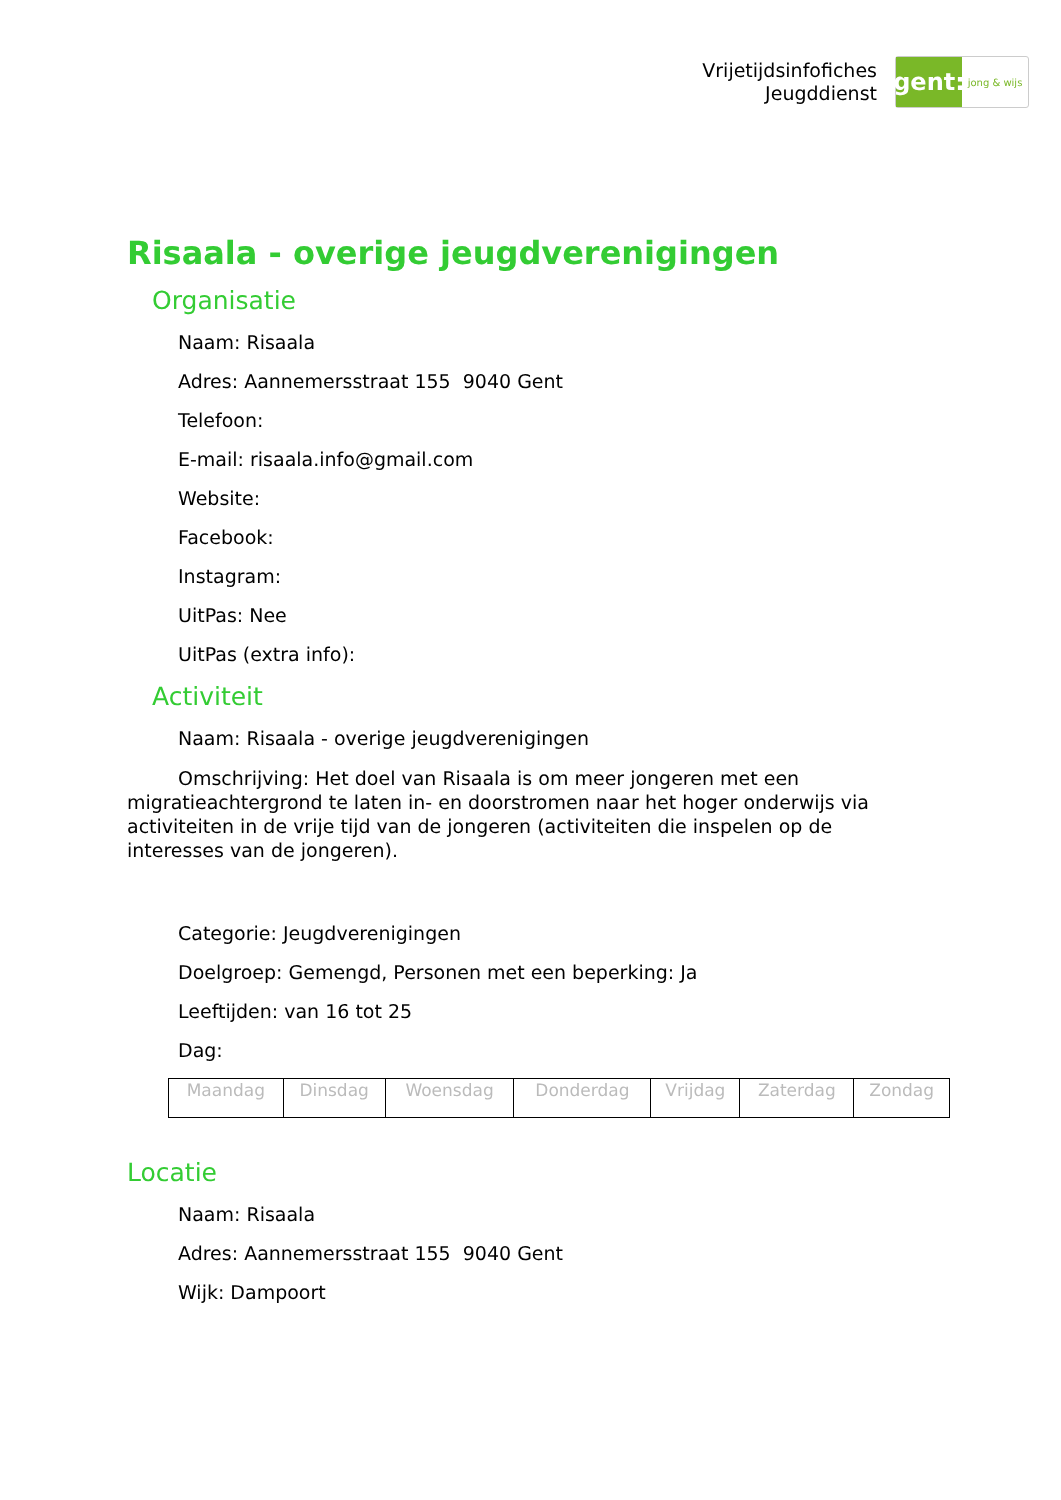Vrijetijdsinfofiches
Jeugddienst
gent:
jong & wijs
Risaala - overige jeugdverenigingen
Organisatie
Naam: Risaala
Adres: Aannemersstraat 155 9040 Gent
Telefoon:
E-mail: risaala.info@gmail.com
Website:
Facebook:
Instagram:
UitPas: Nee
UitPas (extra info):
Activiteit
Naam: Risaala - overige jeugdverenigingen
Omschrijving: Het doel van Risaala is om meer jongeren met een migratieachtergrond te laten in- en doorstromen naar het hoger onderwijs via activiteiten in de vrije tijd van de jongeren (activiteiten die inspelen op de interesses van de jongeren).
Categorie: Jeugdverenigingen
Doelgroep: Gemengd, Personen met een beperking: Ja
Leeftijden: van 16 tot 25
Dag:
| Maandag | Dinsdag | Woensdag | Donderdag | Vrijdag | Zaterdag | Zondag |
Locatie
Naam: Risaala
Adres: Aannemersstraat 155 9040 Gent
Wijk: Dampoort